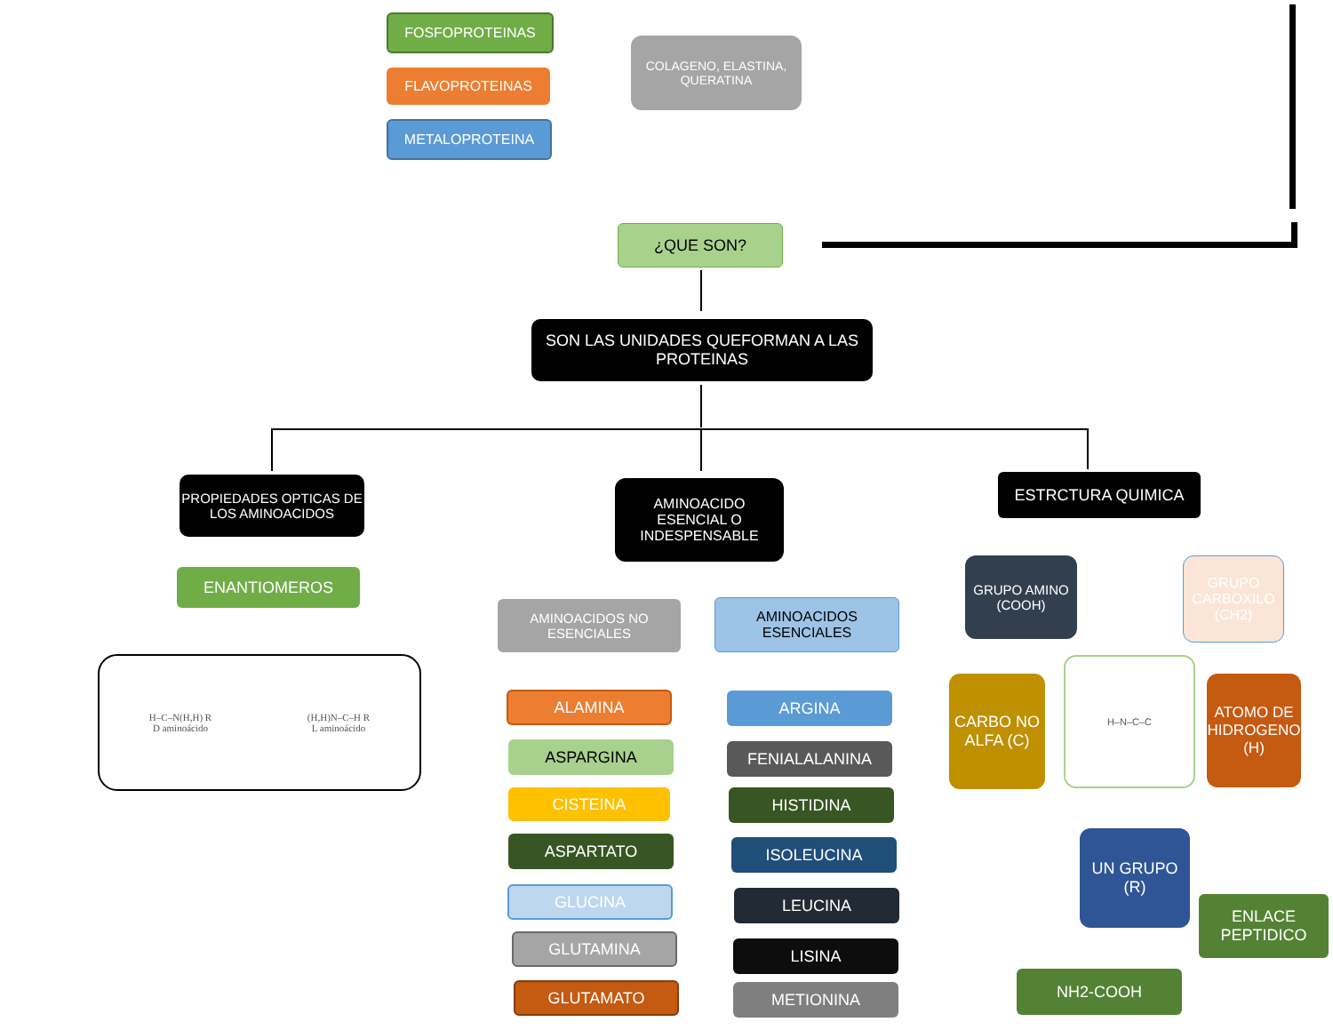FOSFOPROTEINAS
FLAVOPROTEINAS
METALOPROTEINA
COLAGENO, ELASTINA, QUERATINA
¿QUE SON?
SON LAS UNIDADES QUEFORMAN A LAS PROTEINAS
PROPIEDADES OPTICAS DE LOS AMINOACIDOS
AMINOACIDO ESENCIAL O INDESPENSABLE
ESTRCTURA QUIMICA
ENANTIOMEROS
H–C–N(H,H) R
D aminoácido (H,H)N–C–H R
L aminoácido
AMINOACIDOS NO ESENCIALES
AMINOACIDOS ESENCIALES
ALAMINA
ASPARGINA
CISTEINA
ASPARTATO
GLUCINA
GLUTAMINA
GLUTAMATO
ARGINA
FENIALALANINA
HISTIDINA
ISOLEUCINA
LEUCINA
LISINA
METIONINA
GRUPO AMINO (COOH)
GRUPO CARBOXILO (CH2)
CARBO NO ALFA (C)
H–N–C–C
ATOMO DE HIDROGENO (H)
UN GRUPO (R)
ENLACE PEPTIDICO
NH2-COOH